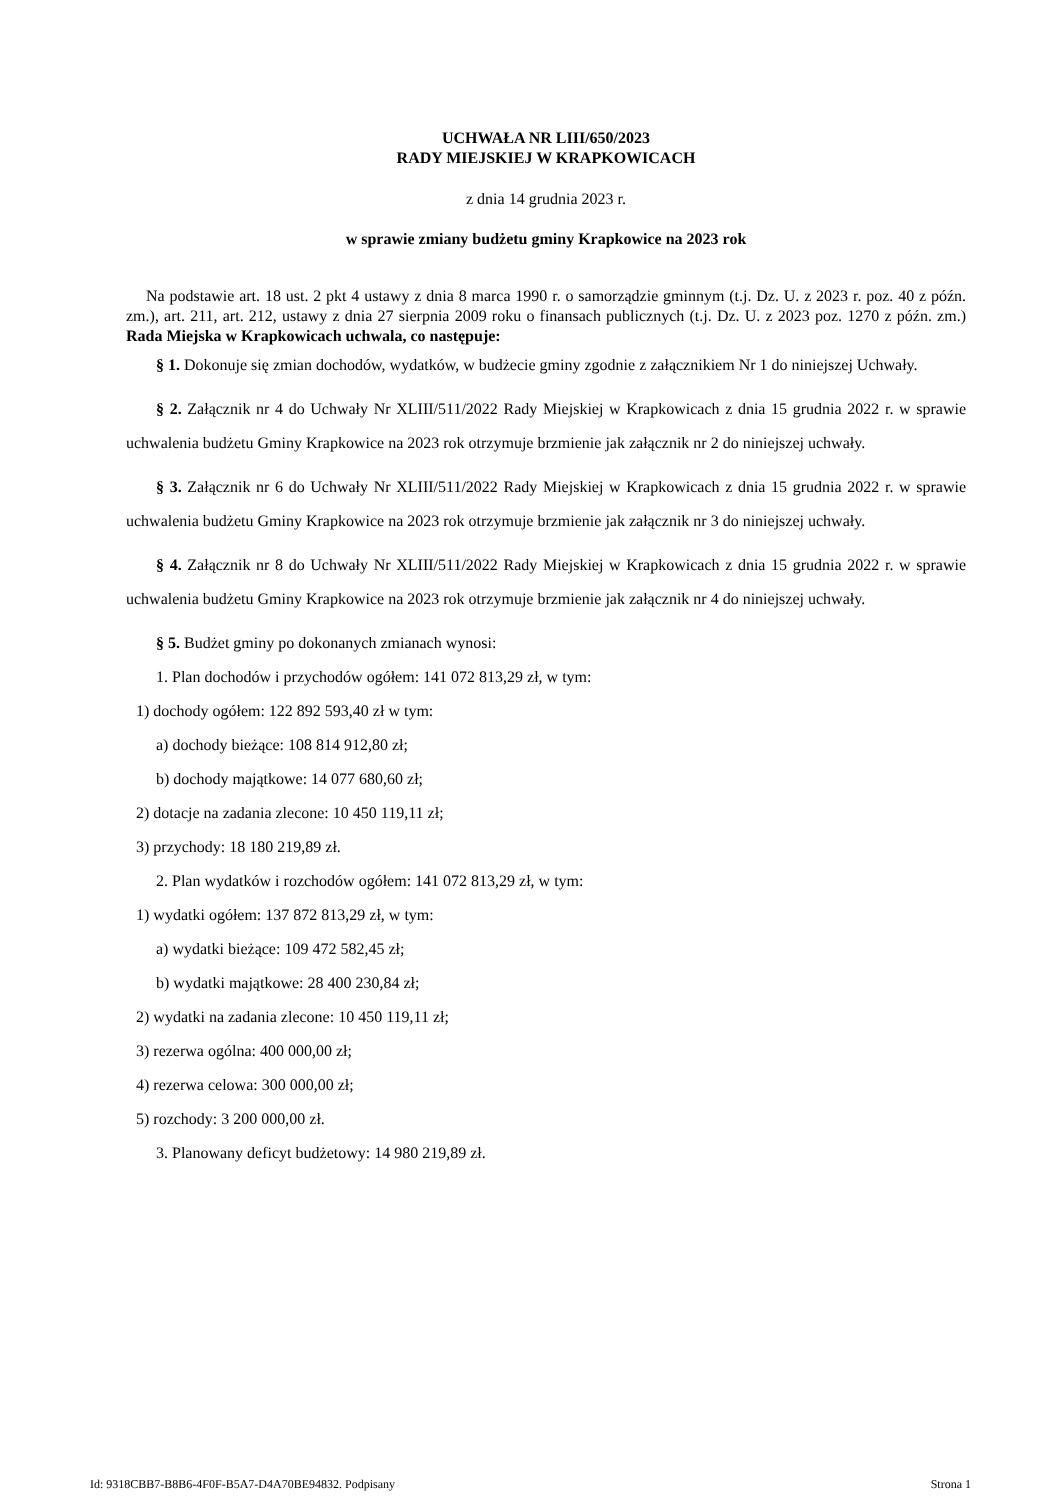UCHWAŁA NR LIII/650/2023
RADY MIEJSKIEJ W KRAPKOWICACH
z dnia 14 grudnia 2023 r.
w sprawie zmiany budżetu gminy Krapkowice na 2023 rok
Na podstawie art. 18 ust. 2 pkt 4 ustawy z dnia 8 marca 1990 r. o samorządzie gminnym (t.j. Dz. U. z 2023 r. poz. 40 z późn. zm.), art. 211, art. 212, ustawy z dnia 27 sierpnia 2009 roku o finansach publicznych (t.j. Dz. U. z 2023 poz. 1270 z późn. zm.) Rada Miejska w Krapkowicach uchwala, co następuje:
§ 1. Dokonuje się zmian dochodów, wydatków, w budżecie gminy zgodnie z załącznikiem Nr 1 do niniejszej Uchwały.
§ 2. Załącznik nr 4 do Uchwały Nr XLIII/511/2022 Rady Miejskiej w Krapkowicach z dnia 15 grudnia 2022 r. w sprawie uchwalenia budżetu Gminy Krapkowice na 2023 rok otrzymuje brzmienie jak załącznik nr 2 do niniejszej uchwały.
§ 3. Załącznik nr 6 do Uchwały Nr XLIII/511/2022 Rady Miejskiej w Krapkowicach z dnia 15 grudnia 2022 r. w sprawie uchwalenia budżetu Gminy Krapkowice na 2023 rok otrzymuje brzmienie jak załącznik nr 3 do niniejszej uchwały.
§ 4. Załącznik nr 8 do Uchwały Nr XLIII/511/2022 Rady Miejskiej w Krapkowicach z dnia 15 grudnia 2022 r. w sprawie uchwalenia budżetu Gminy Krapkowice na 2023 rok otrzymuje brzmienie jak załącznik nr 4 do niniejszej uchwały.
§ 5. Budżet gminy po dokonanych zmianach wynosi:
1. Plan dochodów i przychodów ogółem: 141 072 813,29 zł, w tym:
1) dochody ogółem: 122 892 593,40 zł w tym:
a) dochody bieżące: 108 814 912,80 zł;
b) dochody majątkowe: 14 077 680,60 zł;
2) dotacje na zadania zlecone: 10 450 119,11 zł;
3) przychody: 18 180 219,89 zł.
2. Plan wydatków i rozchodów ogółem: 141 072 813,29 zł, w tym:
1) wydatki ogółem: 137 872 813,29 zł, w tym:
a) wydatki bieżące: 109 472 582,45 zł;
b) wydatki majątkowe: 28 400 230,84 zł;
2) wydatki na zadania zlecone: 10 450 119,11 zł;
3) rezerwa ogólna: 400 000,00 zł;
4) rezerwa celowa: 300 000,00 zł;
5) rozchody: 3 200 000,00 zł.
3. Planowany deficyt budżetowy: 14 980 219,89 zł.
Id: 9318CBB7-B8B6-4F0F-B5A7-D4A70BE94832. Podpisany Strona 1